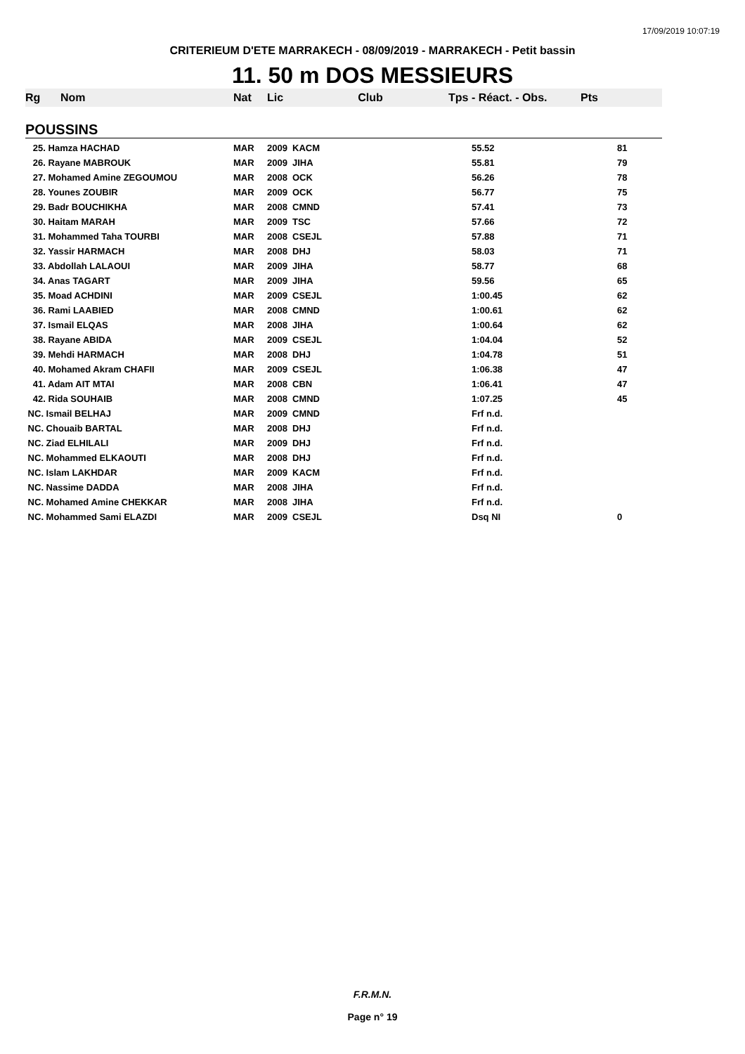17/09/2019 10:07:19
CRITERIEUM D'ETE MARRAKECH - 08/09/2019 - MARRAKECH - Petit bassin
11. 50 m DOS MESSIEURS
| Rg | Nom | Nat | Lic | Club | Tps - Réact. - Obs. | Pts |
| --- | --- | --- | --- | --- | --- | --- |
| POUSSINS | | | | | | |
| 25. Hamza HACHAD | | MAR | 2009 | KACM | 55.52 | 81 |
| 26. Rayane MABROUK | | MAR | 2009 | JIHA | 55.81 | 79 |
| 27. Mohamed Amine ZEGOUMOU | | MAR | 2008 | OCK | 56.26 | 78 |
| 28. Younes ZOUBIR | | MAR | 2009 | OCK | 56.77 | 75 |
| 29. Badr BOUCHIKHA | | MAR | 2008 | CMND | 57.41 | 73 |
| 30. Haitam MARAH | | MAR | 2009 | TSC | 57.66 | 72 |
| 31. Mohammed Taha TOURBI | | MAR | 2008 | CSEJL | 57.88 | 71 |
| 32. Yassir HARMACH | | MAR | 2008 | DHJ | 58.03 | 71 |
| 33. Abdollah LALAOUI | | MAR | 2009 | JIHA | 58.77 | 68 |
| 34. Anas TAGART | | MAR | 2009 | JIHA | 59.56 | 65 |
| 35. Moad ACHDINI | | MAR | 2009 | CSEJL | 1:00.45 | 62 |
| 36. Rami LAABIED | | MAR | 2008 | CMND | 1:00.61 | 62 |
| 37. Ismail ELQAS | | MAR | 2008 | JIHA | 1:00.64 | 62 |
| 38. Rayane ABIDA | | MAR | 2009 | CSEJL | 1:04.04 | 52 |
| 39. Mehdi HARMACH | | MAR | 2008 | DHJ | 1:04.78 | 51 |
| 40. Mohamed Akram CHAFII | | MAR | 2009 | CSEJL | 1:06.38 | 47 |
| 41. Adam AIT MTAI | | MAR | 2008 | CBN | 1:06.41 | 47 |
| 42. Rida SOUHAIB | | MAR | 2008 | CMND | 1:07.25 | 45 |
| NC. Ismail BELHAJ | | MAR | 2009 | CMND | Frf n.d. | |
| NC. Chouaib BARTAL | | MAR | 2008 | DHJ | Frf n.d. | |
| NC. Ziad ELHILALI | | MAR | 2009 | DHJ | Frf n.d. | |
| NC. Mohammed ELKAOUTI | | MAR | 2008 | DHJ | Frf n.d. | |
| NC. Islam LAKHDAR | | MAR | 2009 | KACM | Frf n.d. | |
| NC. Nassime DADDA | | MAR | 2008 | JIHA | Frf n.d. | |
| NC. Mohamed Amine CHEKKAR | | MAR | 2008 | JIHA | Frf n.d. | |
| NC. Mohammed Sami ELAZDI | | MAR | 2009 | CSEJL | Dsq NI | 0 |
F.R.M.N.
Page n° 19